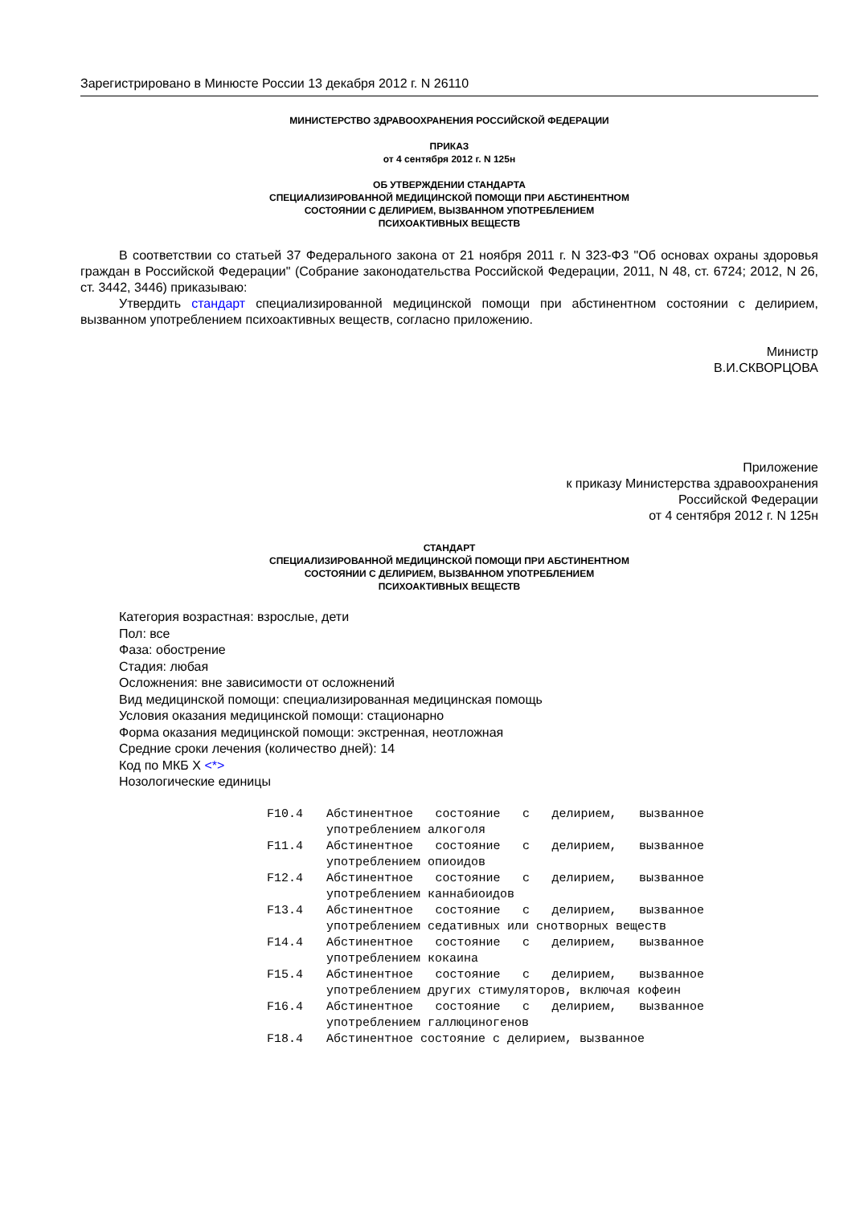Зарегистрировано в Минюсте России 13 декабря 2012 г. N 26110
МИНИСТЕРСТВО ЗДРАВООХРАНЕНИЯ РОССИЙСКОЙ ФЕДЕРАЦИИ
ПРИКАЗ
от 4 сентября 2012 г. N 125н
ОБ УТВЕРЖДЕНИИ СТАНДАРТА
СПЕЦИАЛИЗИРОВАННОЙ МЕДИЦИНСКОЙ ПОМОЩИ ПРИ АБСТИНЕНТНОМ
СОСТОЯНИИ С ДЕЛИРИЕМ, ВЫЗВАННОМ УПОТРЕБЛЕНИЕМ
ПСИХОАКТИВНЫХ ВЕЩЕСТВ
В соответствии со статьей 37 Федерального закона от 21 ноября 2011 г. N 323-ФЗ "Об основах охраны здоровья граждан в Российской Федерации" (Собрание законодательства Российской Федерации, 2011, N 48, ст. 6724; 2012, N 26, ст. 3442, 3446) приказываю:
Утвердить стандарт специализированной медицинской помощи при абстинентном состоянии с делирием, вызванном употреблением психоактивных веществ, согласно приложению.
Министр
В.И.СКВОРЦОВА
Приложение
к приказу Министерства здравоохранения
Российской Федерации
от 4 сентября 2012 г. N 125н
СТАНДАРТ
СПЕЦИАЛИЗИРОВАННОЙ МЕДИЦИНСКОЙ ПОМОЩИ ПРИ АБСТИНЕНТНОМ
СОСТОЯНИИ С ДЕЛИРИЕМ, ВЫЗВАННОМ УПОТРЕБЛЕНИЕМ
ПСИХОАКТИВНЫХ ВЕЩЕСТВ
Категория возрастная: взрослые, дети
Пол: все
Фаза: обострение
Стадия: любая
Осложнения: вне зависимости от осложнений
Вид медицинской помощи: специализированная медицинская помощь
Условия оказания медицинской помощи: стационарно
Форма оказания медицинской помощи: экстренная, неотложная
Средние сроки лечения (количество дней): 14
Код по МКБ X <*>
Нозологические единицы
| F10.4 | Абстинентное состояние с делирием, вызванное употреблением алкоголя |
| F11.4 | Абстинентное состояние с делирием, вызванное употреблением опиоидов |
| F12.4 | Абстинентное состояние с делирием, вызванное употреблением каннабиоидов |
| F13.4 | Абстинентное состояние с делирием, вызванное употреблением седативных или снотворных веществ |
| F14.4 | Абстинентное состояние с делирием, вызванное употреблением кокаина |
| F15.4 | Абстинентное состояние с делирием, вызванное употреблением других стимуляторов, включая кофеин |
| F16.4 | Абстинентное состояние с делирием, вызванное употреблением галлюциногенов |
| F18.4 | Абстинентное состояние с делирием, вызванное |